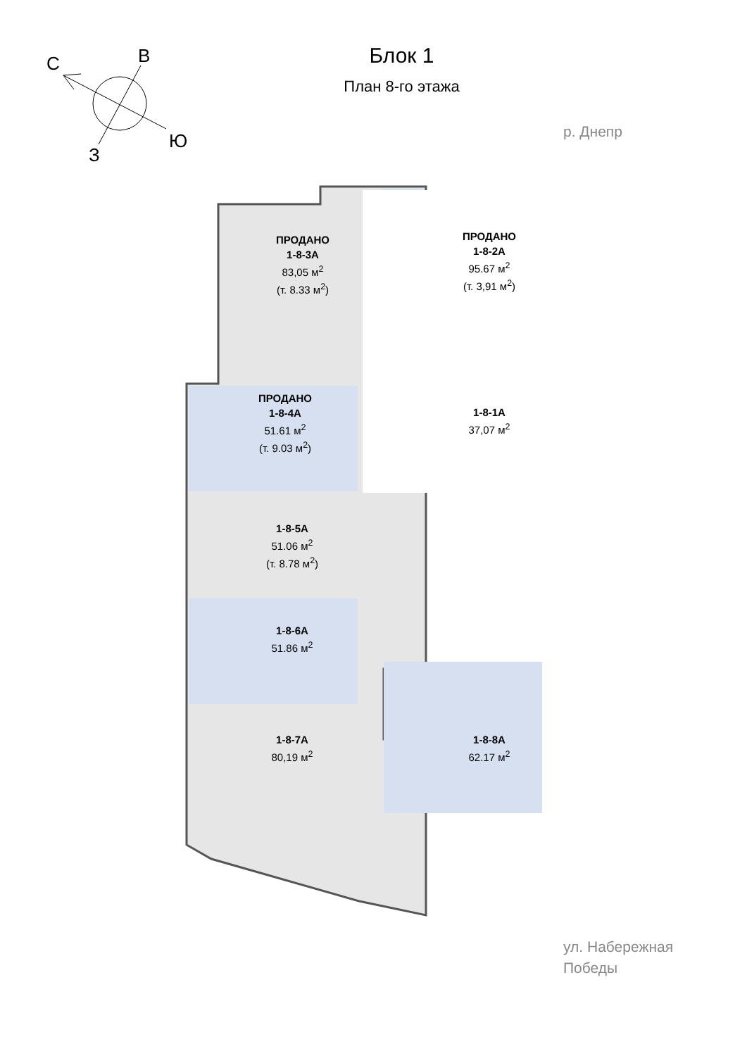С В
Ю
З
Блок 1
План 8-го этажа
р. Днепр
ПРОДАНО
1-8-3А
83,05 м<sup>2</sup>
(т. 8.33 м<sup>2</sup>)
ПРОДАНО
1-8-2А
95.67 м<sup>2</sup>
(т. 3,91 м<sup>2</sup>)
ПРОДАНО
1-8-4А
51.61 м<sup>2</sup>
(т. 9.03 м<sup>2</sup>)
1-8-1А
37,07 м<sup>2</sup>
1-8-5А
51.06 м<sup>2</sup>
(т. 8.78 м<sup>2</sup>)
1-8-6А
51.86 м<sup>2</sup>
1-8-7А
80,19 м<sup>2</sup>
1-8-8А
62.17 м<sup>2</sup>
ул. Набережная
Победы